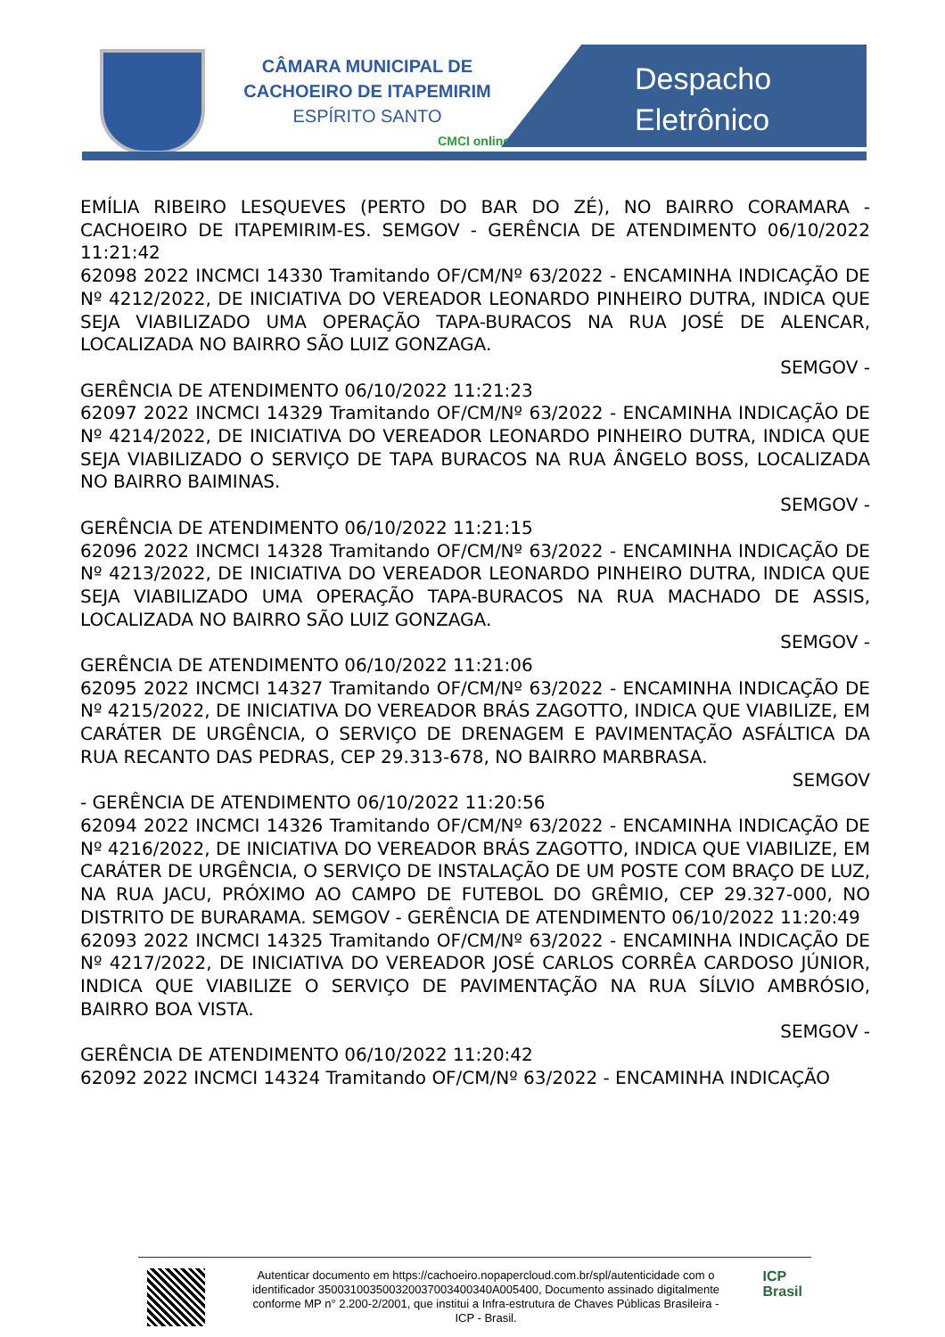CÂMARA MUNICIPAL DE
CACHOEIRO DE ITAPEMIRIM
ESPÍRITO SANTO
CMCI online
Despacho
Eletrônico
EMÍLIA RIBEIRO LESQUEVES (PERTO DO BAR DO ZÉ), NO BAIRRO CORAMARA - CACHOEIRO DE ITAPEMIRIM-ES. SEMGOV - GERÊNCIA DE ATENDIMENTO 06/10/2022 11:21:42
62098 2022 INCMCI 14330 Tramitando OF/CM/Nº 63/2022 - ENCAMINHA INDICAÇÃO DE Nº 4212/2022, DE INICIATIVA DO VEREADOR LEONARDO PINHEIRO DUTRA, INDICA QUE SEJA VIABILIZADO UMA OPERAÇÃO TAPA-BURACOS NA RUA JOSÉ DE ALENCAR, LOCALIZADA NO BAIRRO SÃO LUIZ GONZAGA.
SEMGOV -
GERÊNCIA DE ATENDIMENTO 06/10/2022 11:21:23
62097 2022 INCMCI 14329 Tramitando OF/CM/Nº 63/2022 - ENCAMINHA INDICAÇÃO DE Nº 4214/2022, DE INICIATIVA DO VEREADOR LEONARDO PINHEIRO DUTRA, INDICA QUE SEJA VIABILIZADO O SERVIÇO DE TAPA BURACOS NA RUA ÂNGELO BOSS, LOCALIZADA NO BAIRRO BAIMINAS.
SEMGOV -
GERÊNCIA DE ATENDIMENTO 06/10/2022 11:21:15
62096 2022 INCMCI 14328 Tramitando OF/CM/Nº 63/2022 - ENCAMINHA INDICAÇÃO DE Nº 4213/2022, DE INICIATIVA DO VEREADOR LEONARDO PINHEIRO DUTRA, INDICA QUE SEJA VIABILIZADO UMA OPERAÇÃO TAPA-BURACOS NA RUA MACHADO DE ASSIS, LOCALIZADA NO BAIRRO SÃO LUIZ GONZAGA.
SEMGOV -
GERÊNCIA DE ATENDIMENTO 06/10/2022 11:21:06
62095 2022 INCMCI 14327 Tramitando OF/CM/Nº 63/2022 - ENCAMINHA INDICAÇÃO DE Nº 4215/2022, DE INICIATIVA DO VEREADOR BRÁS ZAGOTTO, INDICA QUE VIABILIZE, EM CARÁTER DE URGÊNCIA, O SERVIÇO DE DRENAGEM E PAVIMENTAÇÃO ASFÁLTICA DA RUA RECANTO DAS PEDRAS, CEP 29.313-678, NO BAIRRO MARBRASA.
SEMGOV
- GERÊNCIA DE ATENDIMENTO 06/10/2022 11:20:56
62094 2022 INCMCI 14326 Tramitando OF/CM/Nº 63/2022 - ENCAMINHA INDICAÇÃO DE Nº 4216/2022, DE INICIATIVA DO VEREADOR BRÁS ZAGOTTO, INDICA QUE VIABILIZE, EM CARÁTER DE URGÊNCIA, O SERVIÇO DE INSTALAÇÃO DE UM POSTE COM BRAÇO DE LUZ, NA RUA JACU, PRÓXIMO AO CAMPO DE FUTEBOL DO GRÊMIO, CEP 29.327-000, NO DISTRITO DE BURARAMA. SEMGOV - GERÊNCIA DE ATENDIMENTO 06/10/2022 11:20:49
62093 2022 INCMCI 14325 Tramitando OF/CM/Nº 63/2022 - ENCAMINHA INDICAÇÃO DE Nº 4217/2022, DE INICIATIVA DO VEREADOR JOSÉ CARLOS CORRÊA CARDOSO JÚNIOR, INDICA QUE VIABILIZE O SERVIÇO DE PAVIMENTAÇÃO NA RUA SÍLVIO AMBRÓSIO, BAIRRO BOA VISTA.
SEMGOV -
GERÊNCIA DE ATENDIMENTO 06/10/2022 11:20:42
62092 2022 INCMCI 14324 Tramitando OF/CM/Nº 63/2022 - ENCAMINHA INDICAÇÃO
Autenticar documento em https://cachoeiro.nopapercloud.com.br/spl/autenticidade com o identificador 350031003500320037003400340A005400, Documento assinado digitalmente conforme MP n° 2.200-2/2001, que institui a Infra-estrutura de Chaves Públicas Brasileira - ICP - Brasil.
ICP
Brasil